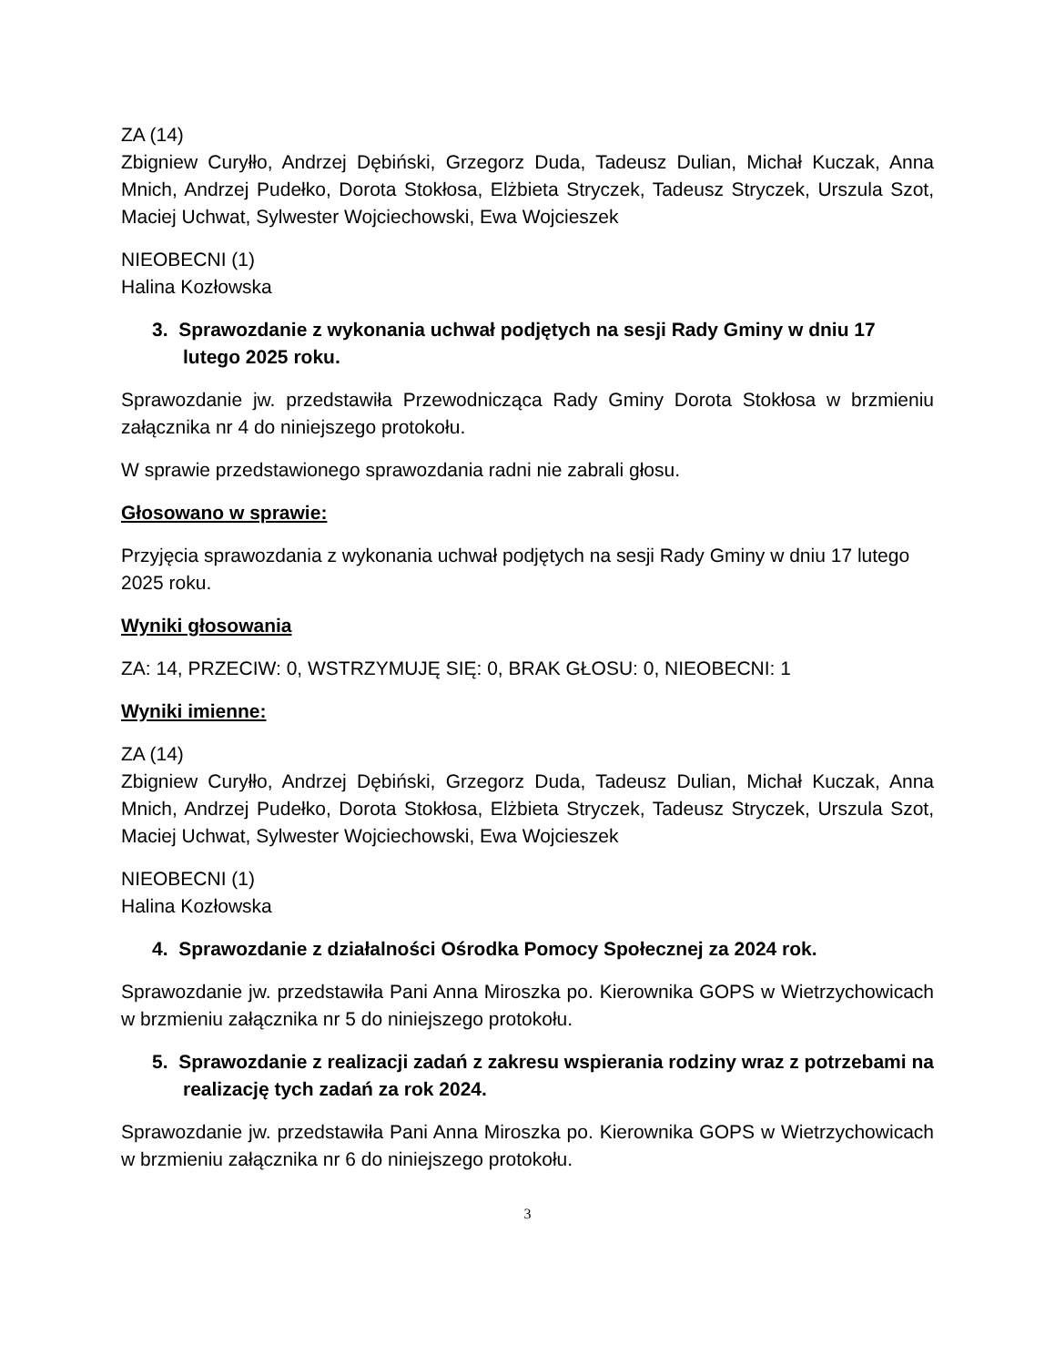ZA (14)
Zbigniew Curyłło, Andrzej Dębiński, Grzegorz Duda, Tadeusz Dulian, Michał Kuczak, Anna Mnich, Andrzej Pudełko, Dorota Stokłosa, Elżbieta Stryczek, Tadeusz Stryczek, Urszula Szot, Maciej Uchwat, Sylwester Wojciechowski, Ewa Wojcieszek
NIEOBECNI (1)
Halina Kozłowska
3. Sprawozdanie z wykonania uchwał podjętych na sesji Rady Gminy w dniu 17 lutego 2025 roku.
Sprawozdanie jw. przedstawiła Przewodnicząca Rady Gminy Dorota Stokłosa w brzmieniu załącznika nr 4 do niniejszego protokołu.
W sprawie przedstawionego sprawozdania radni nie zabrali głosu.
Głosowano w sprawie:
Przyjęcia sprawozdania z wykonania uchwał podjętych na sesji Rady Gminy w dniu 17 lutego 2025 roku.
Wyniki głosowania
ZA: 14, PRZECIW: 0, WSTRZYMUJĘ SIĘ: 0, BRAK GŁOSU: 0, NIEOBECNI: 1
Wyniki imienne:
ZA (14)
Zbigniew Curyłło, Andrzej Dębiński, Grzegorz Duda, Tadeusz Dulian, Michał Kuczak, Anna Mnich, Andrzej Pudełko, Dorota Stokłosa, Elżbieta Stryczek, Tadeusz Stryczek, Urszula Szot, Maciej Uchwat, Sylwester Wojciechowski, Ewa Wojcieszek
NIEOBECNI (1)
Halina Kozłowska
4. Sprawozdanie z działalności Ośrodka Pomocy Społecznej za 2024 rok.
Sprawozdanie jw. przedstawiła Pani Anna Miroszka po. Kierownika GOPS w Wietrzychowicach w brzmieniu załącznika nr 5 do niniejszego protokołu.
5. Sprawozdanie z realizacji zadań z zakresu wspierania rodziny wraz z potrzebami na realizację tych zadań za rok 2024.
Sprawozdanie jw. przedstawiła Pani Anna Miroszka po. Kierownika GOPS w Wietrzychowicach w brzmieniu załącznika nr 6 do niniejszego protokołu.
3